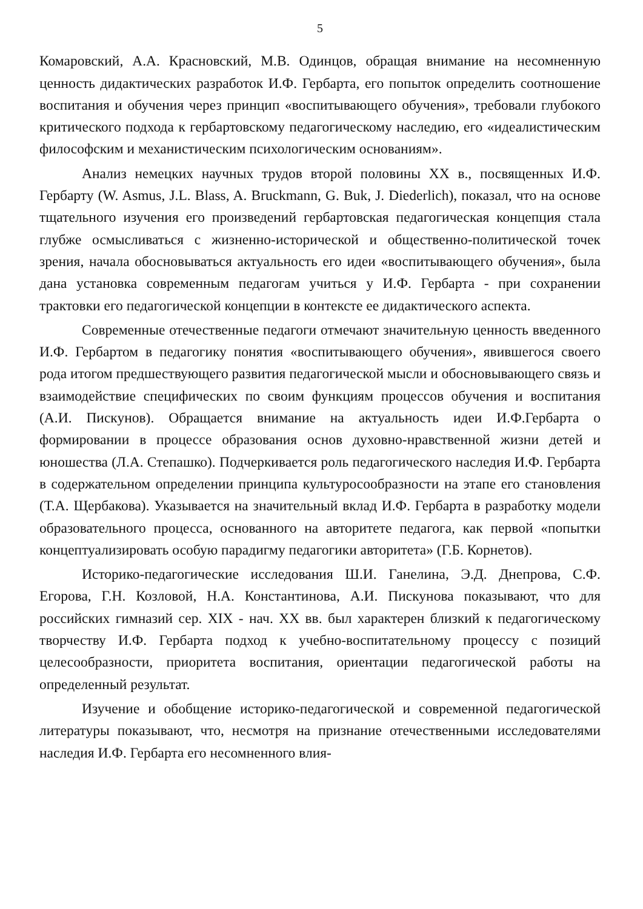5
Комаровский, А.А. Красновский, М.В. Одинцов, обращая внимание на несомненную ценность дидактических разработок И.Ф. Гербарта, его попыток определить соотношение воспитания и обучения через принцип «воспитывающего обучения», требовали глубокого критического подхода к гербартовскому педагогическому наследию, его «идеалистическим философским и механистическим психологическим основаниям».
Анализ немецких научных трудов второй половины XX в., посвященных И.Ф. Гербарту (W. Asmus, J.L. Blass, A. Bruckmann, G. Buk, J. Diederlich), показал, что на основе тщательного изучения его произведений гербартовская педагогическая концепция стала глубже осмысливаться с жизненно-исторической и общественно-политической точек зрения, начала обосновываться актуальность его идеи «воспитывающего обучения», была дана установка современным педагогам учиться у И.Ф. Гербарта - при сохранении трактовки его педагогической концепции в контексте ее дидактического аспекта.
Современные отечественные педагоги отмечают значительную ценность введенного И.Ф. Гербартом в педагогику понятия «воспитывающего обучения», явившегося своего рода итогом предшествующего развития педагогической мысли и обосновывающего связь и взаимодействие специфических по своим функциям процессов обучения и воспитания (А.И. Пискунов). Обращается внимание на актуальность идеи И.Ф.Гербарта о формировании в процессе образования основ духовно-нравственной жизни детей и юношества (Л.А. Степашко). Подчеркивается роль педагогического наследия И.Ф. Гербарта в содержательном определении принципа культуросообразности на этапе его становления (Т.А. Щербакова). Указывается на значительный вклад И.Ф. Гербарта в разработку модели образовательного процесса, основанного на авторитете педагога, как первой «попытки концептуализировать особую парадигму педагогики авторитета» (Г.Б. Корнетов).
Историко-педагогические исследования Ш.И. Ганелина, Э.Д. Днепрова, С.Ф. Егорова, Г.Н. Козловой, Н.А. Константинова, А.И. Пискунова показывают, что для российских гимназий сер. XIX - нач. XX вв. был характерен близкий к педагогическому творчеству И.Ф. Гербарта подход к учебно-воспитательному процессу с позиций целесообразности, приоритета воспитания, ориентации педагогической работы на определенный результат.
Изучение и обобщение историко-педагогической и современной педагогической литературы показывают, что, несмотря на признание отечественными исследователями наследия И.Ф. Гербарта его несомненного влия-